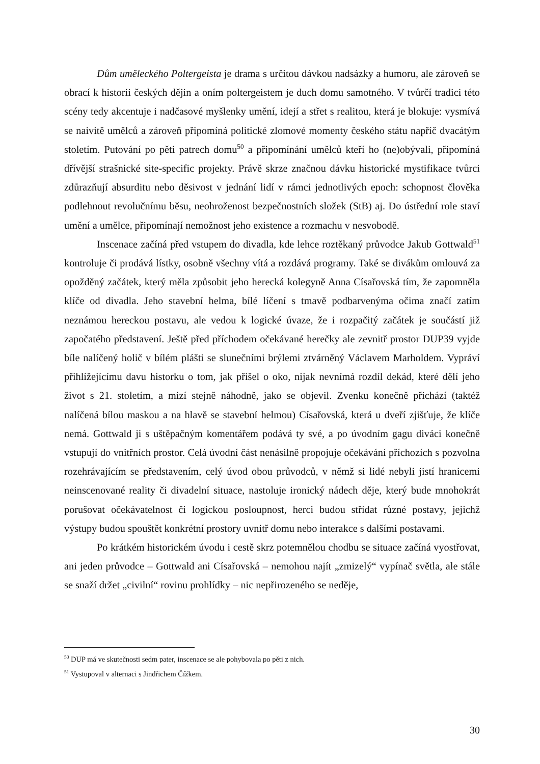Dům uměleckého Poltergeista je drama s určitou dávkou nadsázky a humoru, ale zároveň se obrací k historii českých dějin a oním poltergeistem je duch domu samotného. V tvůrčí tradici této scény tedy akcentuje i nadčasové myšlenky umění, idejí a střet s realitou, která je blokuje: vysmívá se naivitě umělců a zároveň připomíná politické zlomové momenty českého státu napříč dvacátým stoletím. Putování po pěti patrech domu<sup>50</sup> a připomínání umělců kteří ho (ne)obývali, připomíná dřívější strašnické site-specific projekty. Právě skrze značnou dávku historické mystifikace tvůrci zdůrazňují absurditu nebo děsivost v jednání lidí v rámci jednotlivých epoch: schopnost člověka podlehnout revolučnímu běsu, neohroženost bezpečnostních složek (StB) aj. Do ústřední role staví umění a umělce, připomínají nemožnost jeho existence a rozmachu v nesvobodě.
Inscenace začíná před vstupem do divadla, kde lehce roztěkaný průvodce Jakub Gottwald<sup>51</sup> kontroluje či prodává lístky, osobně všechny vítá a rozdává programy. Také se divákům omlouvá za opožděný začátek, který měla způsobit jeho herecká kolegyně Anna Císařovská tím, že zapomněla klíče od divadla. Jeho stavební helma, bílé líčení s tmavě podbarvenýma očima značí zatím neznámou hereckou postavu, ale vedou k logické úvaze, že i rozpačitý začátek je součástí již započatého představení. Ještě před příchodem očekávané herečky ale zevnitř prostor DUP39 vyjde bíle nalíčený holič v bílém plášti se slunečními brýlemi ztvárněný Václavem Marholdem. Vypráví přihlížejícímu davu historku o tom, jak přišel o oko, nijak nevnímá rozdíl dekád, které dělí jeho život s 21. stoletím, a mizí stejně náhodně, jako se objevil. Zvenku konečně přichází (taktéž nalíčená bílou maskou a na hlavě se stavební helmou) Císařovská, která u dveří zjišťuje, že klíče nemá. Gottwald ji s uštěpačným komentářem podává ty své, a po úvodním gagu diváci konečně vstupují do vnitřních prostor. Celá úvodní část nenásilně propojuje očekávání příchozích s pozvolna rozehrávajícím se představením, celý úvod obou průvodců, v němž si lidé nebyli jistí hranicemi neinscenované reality či divadelní situace, nastoluje ironický nádech děje, který bude mnohokrát porušovat očekávatelnost či logickou posloupnost, herci budou střídat různé postavy, jejichž výstupy budou spouštět konkrétní prostory uvnitř domu nebo interakce s dalšími postavami.
Po krátkém historickém úvodu i cestě skrz potemnělou chodbu se situace začíná vyostřovat, ani jeden průvodce – Gottwald ani Císařovská – nemohou najít „zmizelý“ vypínač světla, ale stále se snaží držet „civilní“ rovinu prohlídky – nic nepřirozeného se neděje,
<sup>50</sup> DUP má ve skutečnosti sedm pater, inscenace se ale pohybovala po pěti z nich.
<sup>51</sup> Vystupoval v alternaci s Jindřichem Čížkem.
30